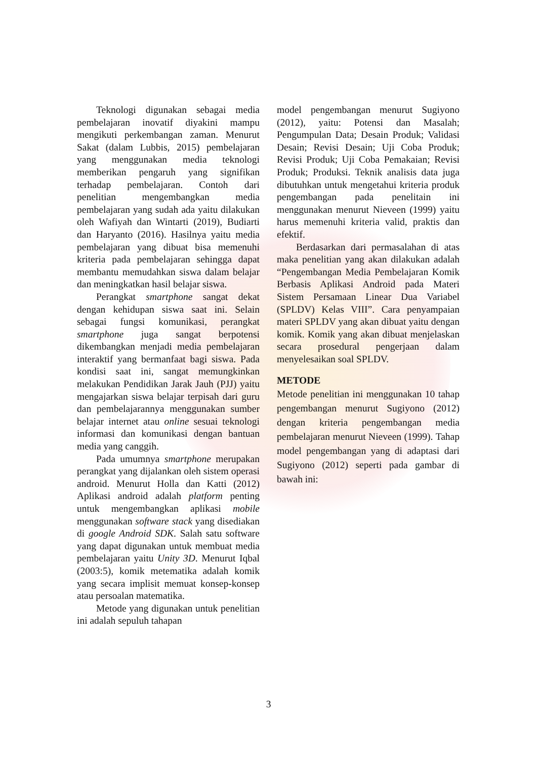Teknologi digunakan sebagai media pembelajaran inovatif diyakini mampu mengikuti perkembangan zaman. Menurut Sakat (dalam Lubbis, 2015) pembelajaran yang menggunakan media teknologi memberikan pengaruh yang signifikan terhadap pembelajaran. Contoh dari penelitian mengembangkan media pembelajaran yang sudah ada yaitu dilakukan oleh Wafiyah dan Wintarti (2019), Budiarti dan Haryanto (2016). Hasilnya yaitu media pembelajaran yang dibuat bisa memenuhi kriteria pada pembelajaran sehingga dapat membantu memudahkan siswa dalam belajar dan meningkatkan hasil belajar siswa.
Perangkat smartphone sangat dekat dengan kehidupan siswa saat ini. Selain sebagai fungsi komunikasi, perangkat smartphone juga sangat berpotensi dikembangkan menjadi media pembelajaran interaktif yang bermanfaat bagi siswa. Pada kondisi saat ini, sangat memungkinkan melakukan Pendidikan Jarak Jauh (PJJ) yaitu mengajarkan siswa belajar terpisah dari guru dan pembelajarannya menggunakan sumber belajar internet atau online sesuai teknologi informasi dan komunikasi dengan bantuan media yang canggih.
Pada umumnya smartphone merupakan perangkat yang dijalankan oleh sistem operasi android. Menurut Holla dan Katti (2012) Aplikasi android adalah platform penting untuk mengembangkan aplikasi mobile menggunakan software stack yang disediakan di google Android SDK. Salah satu software yang dapat digunakan untuk membuat media pembelajaran yaitu Unity 3D. Menurut Iqbal (2003:5), komik metematika adalah komik yang secara implisit memuat konsep-konsep atau persoalan matematika.
Metode yang digunakan untuk penelitian ini adalah sepuluh tahapan
model pengembangan menurut Sugiyono (2012), yaitu: Potensi dan Masalah; Pengumpulan Data; Desain Produk; Validasi Desain; Revisi Desain; Uji Coba Produk; Revisi Produk; Uji Coba Pemakaian; Revisi Produk; Produksi. Teknik analisis data juga dibutuhkan untuk mengetahui kriteria produk pengembangan pada penelitain ini menggunakan menurut Nieveen (1999) yaitu harus memenuhi kriteria valid, praktis dan efektif.
Berdasarkan dari permasalahan di atas maka penelitian yang akan dilakukan adalah “Pengembangan Media Pembelajaran Komik Berbasis Aplikasi Android pada Materi Sistem Persamaan Linear Dua Variabel (SPLDV) Kelas VIII”. Cara penyampaian materi SPLDV yang akan dibuat yaitu dengan komik. Komik yang akan dibuat menjelaskan secara prosedural pengerjaan dalam menyelesaikan soal SPLDV.
METODE
Metode penelitian ini menggunakan 10 tahap pengembangan menurut Sugiyono (2012) dengan kriteria pengembangan media pembelajaran menurut Nieveen (1999). Tahap model pengembangan yang di adaptasi dari Sugiyono (2012) seperti pada gambar di bawah ini:
3